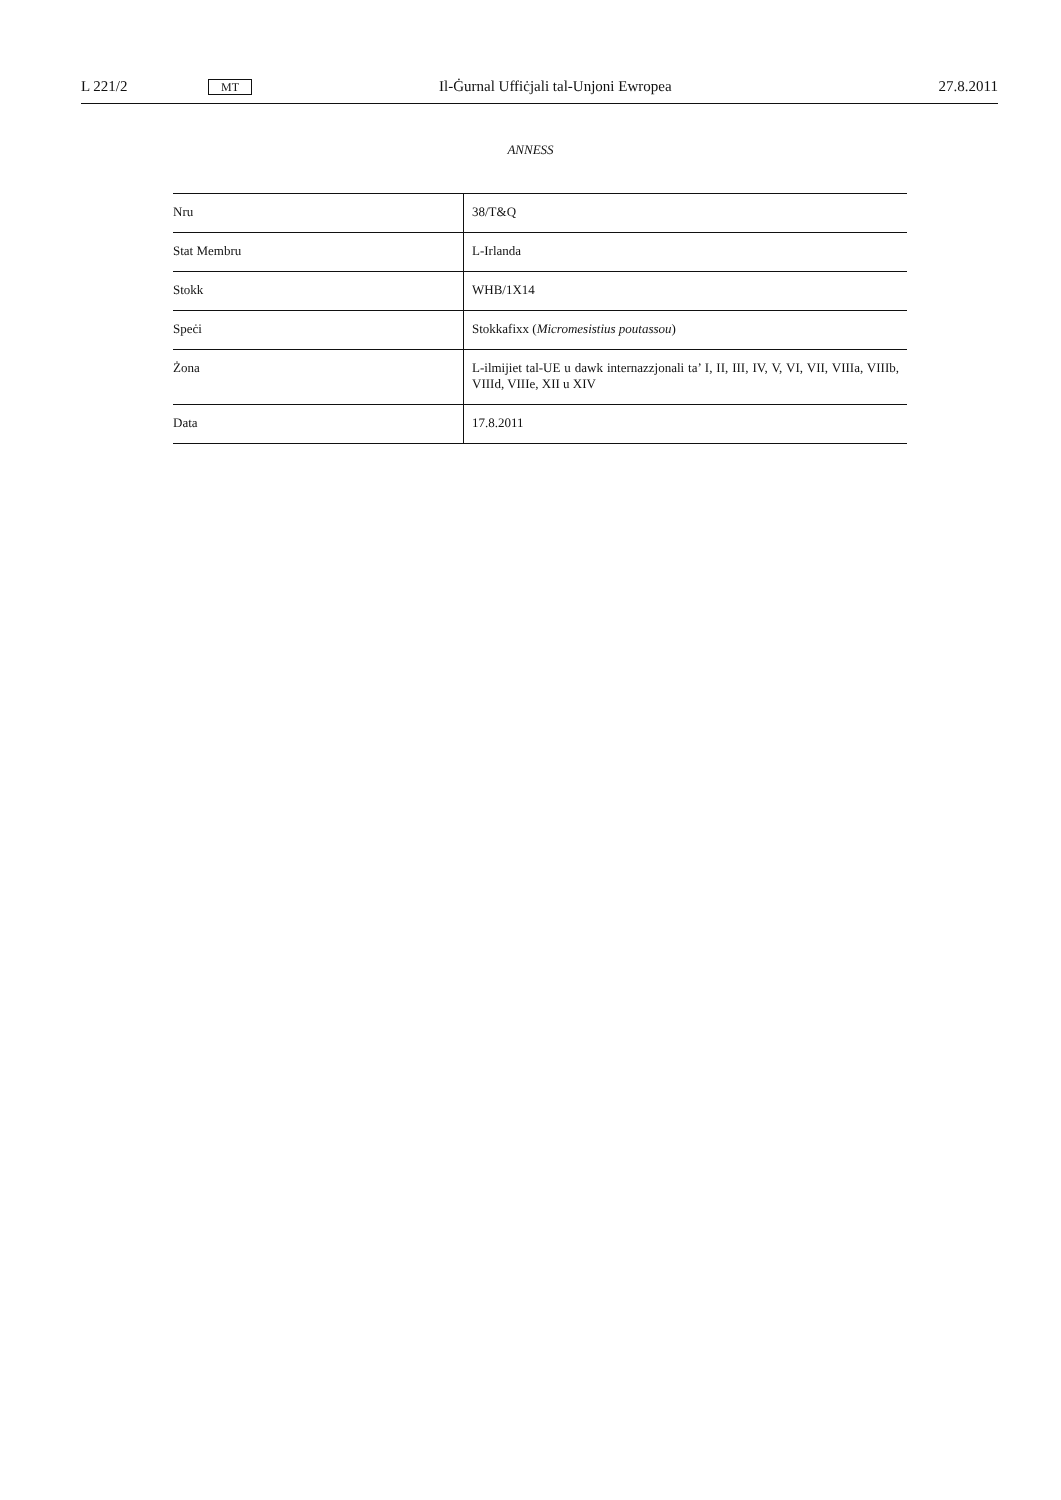L 221/2 MT Il-Ġurnal Uffiċjali tal-Unjoni Ewropea 27.8.2011
ANNESS
| Nru | 38/T&Q |
| Stat Membru | L-Irlanda |
| Stokk | WHB/1X14 |
| Speċi | Stokkafixx ( Micromesistius poutassou ) |
| Żona | L-ilmijiet tal-UE u dawk internazzjonali ta’ I, II, III, IV, V, VI, VII, VIIIa, VIIIb, VIIId, VIIIe, XII u XIV |
| Data | 17.8.2011 |